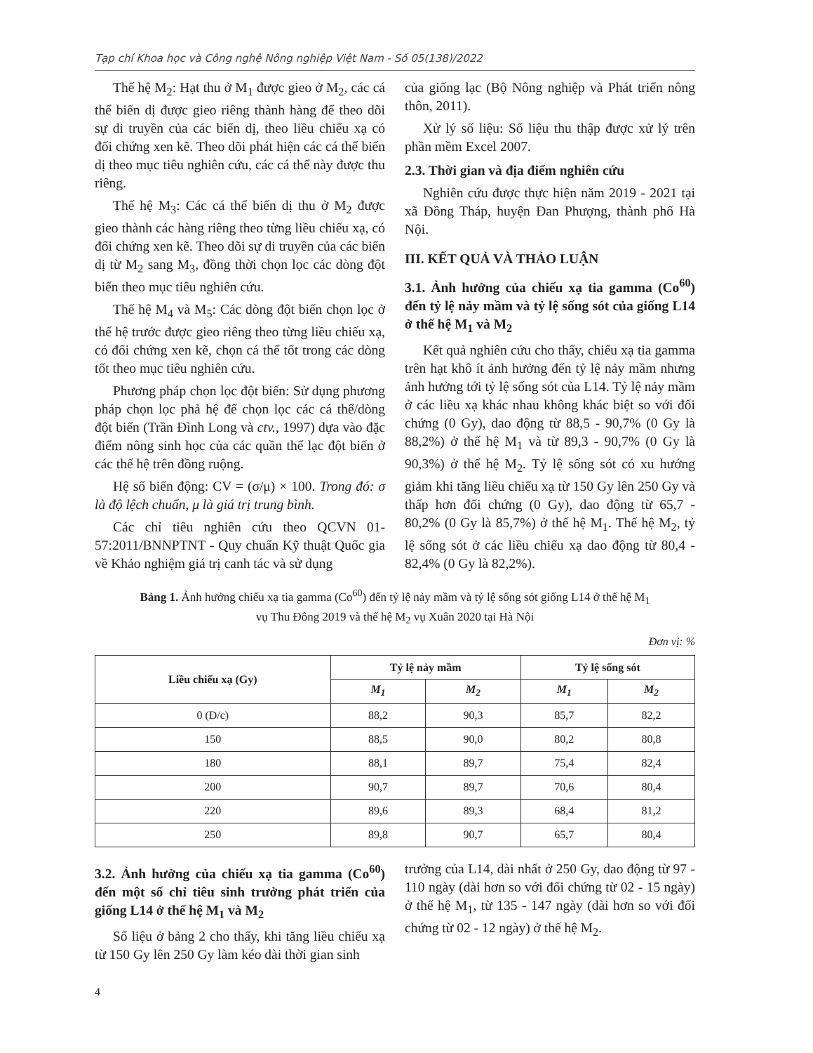Tạp chí Khoa học và Công nghệ Nông nghiệp Việt Nam - Số 05(138)/2022
Thế hệ M<sub>2</sub>: Hạt thu ở M<sub>1</sub> được gieo ở M<sub>2</sub>, các cá thể biến dị được gieo riêng thành hàng để theo dõi sự di truyền của các biến dị, theo liều chiếu xạ có đối chứng xen kẽ. Theo dõi phát hiện các cá thể biến dị theo mục tiêu nghiên cứu, các cá thể này được thu riêng.
Thế hệ M<sub>3</sub>: Các cá thể biến dị thu ở M<sub>2</sub> được gieo thành các hàng riêng theo từng liều chiếu xạ, có đối chứng xen kẽ. Theo dõi sự di truyền của các biến dị từ M<sub>2</sub> sang M<sub>3</sub>, đồng thời chọn lọc các dòng đột biến theo mục tiêu nghiên cứu.
Thế hệ M<sub>4</sub> và M<sub>5</sub>: Các dòng đột biến chọn lọc ở thế hệ trước được gieo riêng theo từng liều chiếu xạ, có đối chứng xen kẽ, chọn cá thể tốt trong các dòng tốt theo mục tiêu nghiên cứu.
Phương pháp chọn lọc đột biến: Sử dụng phương pháp chọn lọc phả hệ để chọn lọc các cá thể/dòng đột biến (Trần Đình Long và ctv., 1997) dựa vào đặc điểm nông sinh học của các quần thể lạc đột biến ở các thế hệ trên đồng ruộng.
Hệ số biến động: CV = (σ/μ) × 100. Trong đó: σ là độ lệch chuẩn, μ là giá trị trung bình.
Các chỉ tiêu nghiên cứu theo QCVN 01-57:2011/BNNPTNT - Quy chuẩn Kỹ thuật Quốc gia về Khảo nghiệm giá trị canh tác và sử dụng
của giống lạc (Bộ Nông nghiệp và Phát triển nông thôn, 2011).
Xử lý số liệu: Số liệu thu thập được xử lý trên phần mềm Excel 2007.
2.3. Thời gian và địa điểm nghiên cứu
Nghiên cứu được thực hiện năm 2019 - 2021 tại xã Đồng Tháp, huyện Đan Phượng, thành phố Hà Nội.
III. KẾT QUẢ VÀ THẢO LUẬN
3.1. Ảnh hưởng của chiếu xạ tia gamma (Co<sup>60</sup>) đến tỷ lệ nảy mầm và tỷ lệ sống sót của giống L14 ở thế hệ M<sub>1</sub> và M<sub>2</sub>
Kết quả nghiên cứu cho thấy, chiếu xạ tia gamma trên hạt khô ít ảnh hưởng đến tỷ lệ nảy mầm nhưng ảnh hưởng tới tỷ lệ sống sót của L14. Tỷ lệ nảy mầm ở các liều xạ khác nhau không khác biệt so với đối chứng (0 Gy), dao động từ 88,5 - 90,7% (0 Gy là 88,2%) ở thế hệ M<sub>1</sub> và từ 89,3 - 90,7% (0 Gy là 90,3%) ở thế hệ M<sub>2</sub>. Tỷ lệ sống sót có xu hướng giảm khi tăng liều chiếu xạ từ 150 Gy lên 250 Gy và thấp hơn đối chứng (0 Gy), dao động từ 65,7 - 80,2% (0 Gy là 85,7%) ở thế hệ M<sub>1</sub>. Thế hệ M<sub>2</sub>, tỷ lệ sống sót ở các liều chiếu xạ dao động từ 80,4 - 82,4% (0 Gy là 82,2%).
Bảng 1. Ảnh hưởng chiếu xạ tia gamma (Co<sup>60</sup>) đến tỷ lệ nảy mầm và tỷ lệ sống sót giống L14 ở thế hệ M<sub>1</sub>
vụ Thu Đông 2019 và thế hệ M<sub>2</sub> vụ Xuân 2020 tại Hà Nội
Đơn vị: %
| Liều chiếu xạ (Gy) | Tỷ lệ nảy mầm | | Tỷ lệ sống sót | |
| --- | --- | --- | --- | --- |
| | M<sub>1</sub> | M<sub>2</sub> | M<sub>1</sub> | M<sub>2</sub> |
| 0 (Đ/c) | 88,2 | 90,3 | 85,7 | 82,2 |
| 150 | 88,5 | 90,0 | 80,2 | 80,8 |
| 180 | 88,1 | 89,7 | 75,4 | 82,4 |
| 200 | 90,7 | 89,7 | 70,6 | 80,4 |
| 220 | 89,6 | 89,3 | 68,4 | 81,2 |
| 250 | 89,8 | 90,7 | 65,7 | 80,4 |
3.2. Ảnh hưởng của chiếu xạ tia gamma (Co<sup>60</sup>) đến một số chỉ tiêu sinh trưởng phát triển của giống L14 ở thế hệ M<sub>1</sub> và M<sub>2</sub>
Số liệu ở bảng 2 cho thấy, khi tăng liều chiếu xạ từ 150 Gy lên 250 Gy làm kéo dài thời gian sinh
trưởng của L14, dài nhất ở 250 Gy, dao động từ 97 - 110 ngày (dài hơn so với đối chứng từ 02 - 15 ngày) ở thế hệ M<sub>1</sub>, từ 135 - 147 ngày (dài hơn so với đối chứng từ 02 - 12 ngày) ở thế hệ M<sub>2</sub>.
4